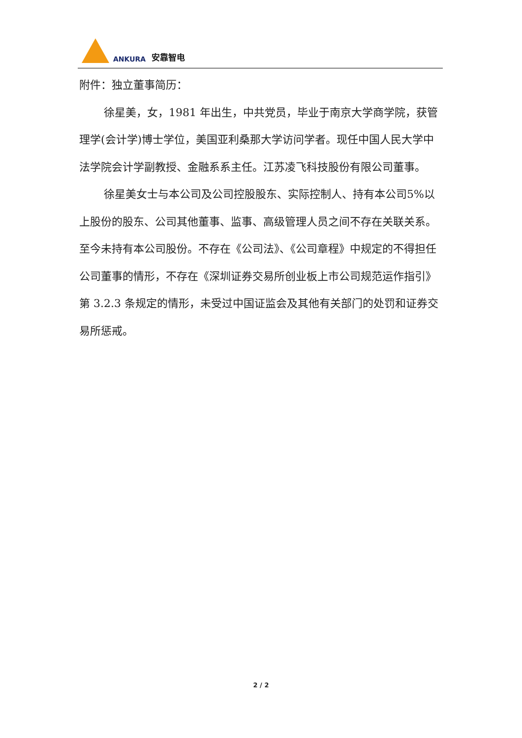ANKURA 安靠智电
附件：独立董事简历：
徐星美，女，1981 年出生，中共党员，毕业于南京大学商学院，获管理学(会计学)博士学位，美国亚利桑那大学访问学者。现任中国人民大学中法学院会计学副教授、金融系系主任。江苏凌飞科技股份有限公司董事。
徐星美女士与本公司及公司控股股东、实际控制人、持有本公司5%以上股份的股东、公司其他董事、监事、高级管理人员之间不存在关联关系。至今未持有本公司股份。不存在《公司法》、《公司章程》中规定的不得担任公司董事的情形，不存在《深圳证券交易所创业板上市公司规范运作指引》第 3.2.3 条规定的情形，未受过中国证监会及其他有关部门的处罚和证券交易所惩戒。
2 / 2